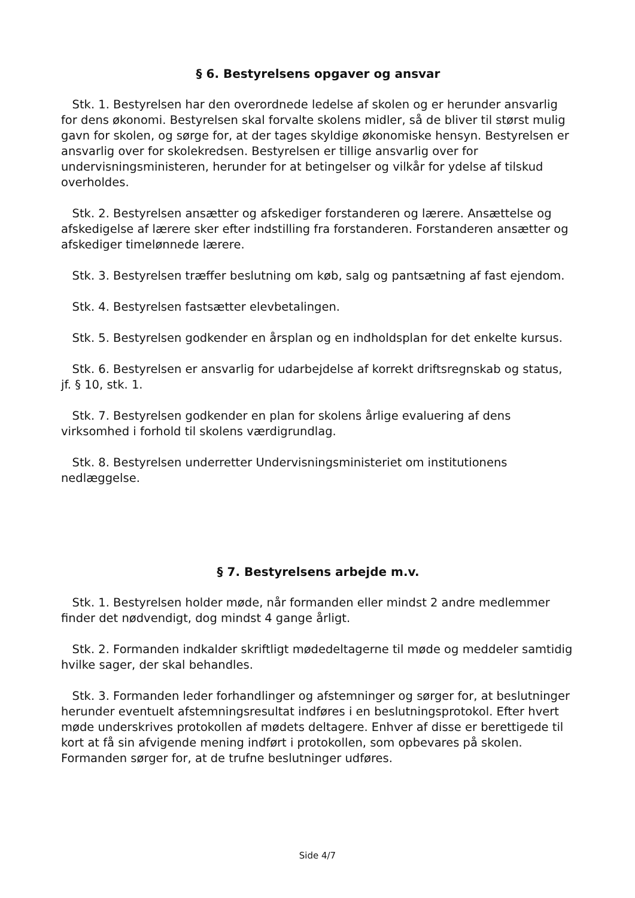§ 6. Bestyrelsens opgaver og ansvar
Stk. 1. Bestyrelsen har den overordnede ledelse af skolen og er herunder ansvarlig for dens økonomi. Bestyrelsen skal forvalte skolens midler, så de bliver til størst mulig gavn for skolen, og sørge for, at der tages skyldige økonomiske hensyn. Bestyrelsen er ansvarlig over for skolekredsen. Bestyrelsen er tillige ansvarlig over for undervisningsministeren, herunder for at betingelser og vilkår for ydelse af tilskud overholdes.
Stk. 2. Bestyrelsen ansætter og afskediger forstanderen og lærere. Ansættelse og afskedigelse af lærere sker efter indstilling fra forstanderen. Forstanderen ansætter og afskediger timelønnede lærere.
Stk. 3. Bestyrelsen træffer beslutning om køb, salg og pantsætning af fast ejendom.
Stk. 4. Bestyrelsen fastsætter elevbetalingen.
Stk. 5. Bestyrelsen godkender en årsplan og en indholdsplan for det enkelte kursus.
Stk. 6. Bestyrelsen er ansvarlig for udarbejdelse af korrekt driftsregnskab og status, jf. § 10, stk. 1.
Stk. 7. Bestyrelsen godkender en plan for skolens årlige evaluering af dens virksomhed i forhold til skolens værdigrundlag.
Stk. 8. Bestyrelsen underretter Undervisningsministeriet om institutionens nedlæggelse.
§ 7. Bestyrelsens arbejde m.v.
Stk. 1. Bestyrelsen holder møde, når formanden eller mindst 2 andre medlemmer finder det nødvendigt, dog mindst 4 gange årligt.
Stk. 2. Formanden indkalder skriftligt mødedeltagerne til møde og meddeler samtidig hvilke sager, der skal behandles.
Stk. 3. Formanden leder forhandlinger og afstemninger og sørger for, at beslutninger herunder eventuelt afstemningsresultat indføres i en beslutningsprotokol. Efter hvert møde underskrives protokollen af mødets deltagere. Enhver af disse er berettigede til kort at få sin afvigende mening indført i protokollen, som opbevares på skolen. Formanden sørger for, at de trufne beslutninger udføres.
Side 4/7